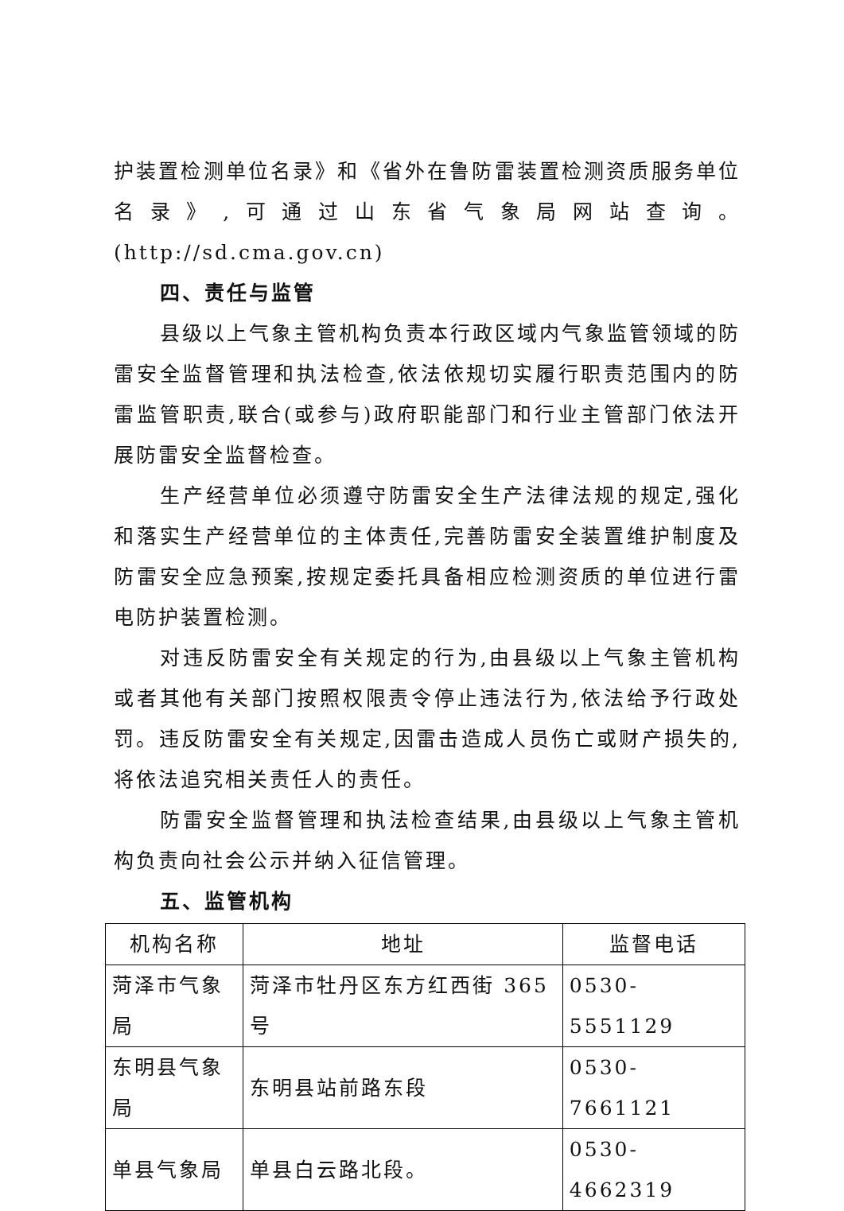护装置检测单位名录》和《省外在鲁防雷装置检测资质服务单位名录》,可通过山东省气象局网站查询。(http://sd.cma.gov.cn)
四、责任与监管
县级以上气象主管机构负责本行政区域内气象监管领域的防雷安全监督管理和执法检查,依法依规切实履行职责范围内的防雷监管职责,联合(或参与)政府职能部门和行业主管部门依法开展防雷安全监督检查。
生产经营单位必须遵守防雷安全生产法律法规的规定,强化和落实生产经营单位的主体责任,完善防雷安全装置维护制度及防雷安全应急预案,按规定委托具备相应检测资质的单位进行雷电防护装置检测。
对违反防雷安全有关规定的行为,由县级以上气象主管机构或者其他有关部门按照权限责令停止违法行为,依法给予行政处罚。违反防雷安全有关规定,因雷击造成人员伤亡或财产损失的,将依法追究相关责任人的责任。
防雷安全监督管理和执法检查结果,由县级以上气象主管机构负责向社会公示并纳入征信管理。
五、监管机构
| 机构名称 | 地址 | 监督电话 |
| --- | --- | --- |
| 菏泽市气象局 | 菏泽市牡丹区东方红西街 365 号 | 0530-5551129 |
| 东明县气象局 | 东明县站前路东段 | 0530-7661121 |
| 单县气象局 | 单县白云路北段。 | 0530-4662319 |